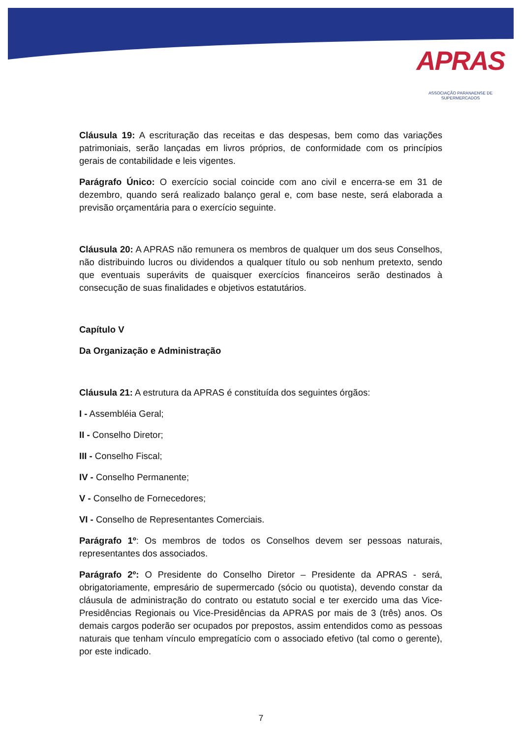APRAS
ASSOCIAÇÃO PARANAENSE DE SUPERMERCADOS
Cláusula 19: A escrituração das receitas e das despesas, bem como das variações patrimoniais, serão lançadas em livros próprios, de conformidade com os princípios gerais de contabilidade e leis vigentes.
Parágrafo Único: O exercício social coincide com ano civil e encerra-se em 31 de dezembro, quando será realizado balanço geral e, com base neste, será elaborada a previsão orçamentária para o exercício seguinte.
Cláusula 20: A APRAS não remunera os membros de qualquer um dos seus Conselhos, não distribuindo lucros ou dividendos a qualquer título ou sob nenhum pretexto, sendo que eventuais superávits de quaisquer exercícios financeiros serão destinados à consecução de suas finalidades e objetivos estatutários.
Capítulo V
Da Organização e Administração
Cláusula 21: A estrutura da APRAS é constituída dos seguintes órgãos:
I - Assembléia Geral;
II - Conselho Diretor;
III - Conselho Fiscal;
IV - Conselho Permanente;
V - Conselho de Fornecedores;
VI - Conselho de Representantes Comerciais.
Parágrafo 1º: Os membros de todos os Conselhos devem ser pessoas naturais, representantes dos associados.
Parágrafo 2º: O Presidente do Conselho Diretor – Presidente da APRAS - será, obrigatoriamente, empresário de supermercado (sócio ou quotista), devendo constar da cláusula de administração do contrato ou estatuto social e ter exercido uma das Vice-Presidências Regionais ou Vice-Presidências da APRAS por mais de 3 (três) anos. Os demais cargos poderão ser ocupados por prepostos, assim entendidos como as pessoas naturais que tenham vínculo empregatício com o associado efetivo (tal como o gerente), por este indicado.
7